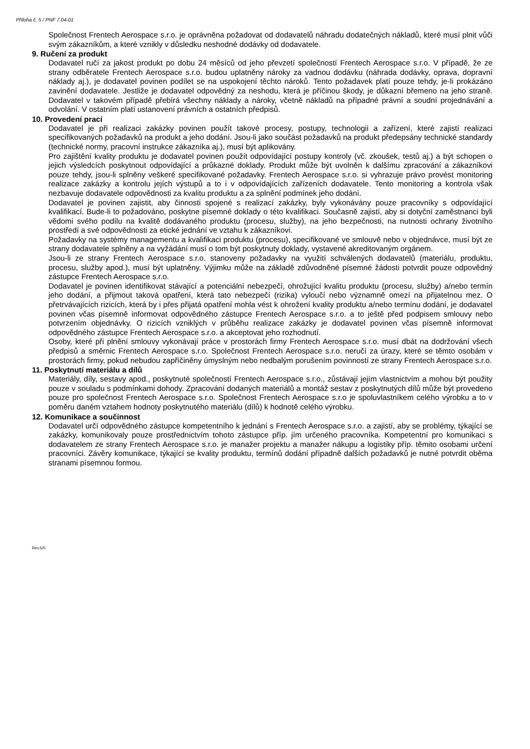Příloha č. 5 / PNF 7.04-01
Společnost Frentech Aerospace s.r.o. je oprávněna požadovat od dodavatelů náhradu dodatečných nákladů, které musí plnit vůči svým zákazníkům, a které vznikly v důsledku neshodné dodávky od dodavatele.
9. Ručení za produkt
Dodavatel ručí za jakost produkt po dobu 24 měsíců od jeho převzetí společností Frentech Aerospace s.r.o. V případě, že ze strany odběratele Frentech Aerospace s.r.o. budou uplatněny nároky za vadnou dodávku (náhrada dodávky, oprava, dopravní náklady aj.), je dodavatel povinen podílet se na uspokojení těchto nároků. Tento požadavek platí pouze tehdy, je-li prokázáno zavinění dodavatele. Jestliže je dodavatel odpovědný za neshodu, která je příčinou škody, je důkazní břemeno na jeho straně. Dodavatel v takovém případě přebírá všechny náklady a nároky, včetně nákladů na případné právní a soudní projednávání a odvolání. V ostatním platí ustanovení právních a ostatních předpisů.
10. Provedení prací
Dodavatel je při realizaci zakázky povinen použít takové procesy, postupy, technologii a zařízení, které zajistí realizaci specifikovaných požadavků na produkt a jeho dodání. Jsou-li jako součást požadavků na produkt předepsány technické standardy (technické normy, pracovní instrukce zákazníka aj.), musí být aplikovány.
Pro zajištění kvality produktu je dodavatel povinen použít odpovídající postupy kontroly (vč. zkoušek, testů aj.) a být schopen o jejich výsledcích poskytnout odpovídající a průkazné doklady. Produkt může být uvolněn k dalšímu zpracování a zákazníkovi pouze tehdy, jsou-li splněny veškeré specifikované požadavky. Frentech Aerospace s.r.o. si vyhrazuje právo provést monitoring realizace zakázky a kontrolu jejích výstupů a to i v odpovídajících zařízeních dodavatele. Tento monitoring a kontrola však nezbavuje dodavatele odpovědnosti za kvalitu produktu a za splnění podmínek jeho dodání.
Dodavatel je povinen zajistit, aby činnosti spojené s realizací zakázky, byly vykonávány pouze pracovníky s odpovídající kvalifikací. Bude-li to požadováno, poskytne písemné doklady o této kvalifikaci. Současně zajistí, aby si dotyční zaměstnanci byli vědomi svého podílu na kvalitě dodávaného produktu (procesu, služby), na jeho bezpečnosti, na nutnosti ochrany životního prostředí a své odpovědnosti za etické jednání ve vztahu k zákazníkovi.
Požadavky na systémy managementu a kvalifikaci produktu (procesu), specifikované ve smlouvě nebo v objednávce, musí být ze strany dodavatele splněny a na vyžádání musí o tom být poskytnuty doklady, vystavené akreditovaným orgánem.
Jsou-li ze strany Frentech Aerospace s.r.o. stanoveny požadavky na využití schválených dodavatelů (materiálu, produktu, procesu, služby apod.), musí být uplatněny. Výjimku může na základě zdůvodněné písemné žádosti potvrdit pouze odpovědný zástupce Frentech Aerospace s.r.o.
Dodavatel je povinen identifikovat stávající a potenciální nebezpečí, ohrožující kvalitu produktu (procesu, služby) a/nebo termín jeho dodání, a přijmout taková opatření, která tato nebezpečí (rizika) vyloučí nebo významně omezí na přijatelnou mez. O přetrvávajících rizicích, která by i přes přijatá opatření mohla vést k ohrožení kvality produktu a/nebo termínu dodání, je dodavatel povinen včas písemně informovat odpovědného zástupce Frentech Aerospace s.r.o. a to ještě před podpisem smlouvy nebo potvrzením objednávky. O rizicích vzniklých v průběhu realizace zakázky je dodavatel povinen včas písemně informovat odpovědného zástupce Frentech Aerospace s.r.o. a akceptovat jeho rozhodnutí.
Osoby, které při plnění smlouvy vykonávají práce v prostorách firmy Frentech Aerospace s.r.o. musí dbát na dodržování všech předpisů a směrnic Frentech Aerospace s.r.o. Společnost Frentech Aerospace s.r.o. neručí za úrazy, které se těmto osobám v prostorách firmy, pokud nebudou zapříčiněny úmyslným nebo nedbalým porušením povinností ze strany Frentech Aerospace s.r.o.
11. Poskytnutí materiálu a dílů
Materiály, díly, sestavy apod., poskytnuté společností Frentech Aerospace s.r.o., zůstávají jejím vlastnictvím a mohou být použity pouze v souladu s podmínkami dohody. Zpracování dodaných materiálů a montáž sestav z poskytnutých dílů může být provedeno pouze pro společnost Frentech Aerospace s.r.o. Společnost Frentech Aerospace s.r.o je spoluvlastníkem celého výrobku a to v poměru daném vztahem hodnoty poskytnutého materiálu (dílů) k hodnotě celého výrobku.
12. Komunikace a součinnost
Dodavatel určí odpovědného zástupce kompetentního k jednání s Frentech Aerospace s.r.o. a zajistí, aby se problémy, týkající se zakázky, komunikovaly pouze prostřednictvím tohoto zástupce příp. jím určeného pracovníka. Kompetentní pro komunikaci s dodavatelem ze strany Frentech Aerospace s.r.o. je manažer projektu a manažer nákupu a logistiky příp. těmito osobami určení pracovníci. Závěry komunikace, týkající se kvality produktu, termínů dodání případně dalších požadavků je nutné potvrdit oběma stranami písemnou formou.
Rev.5/0